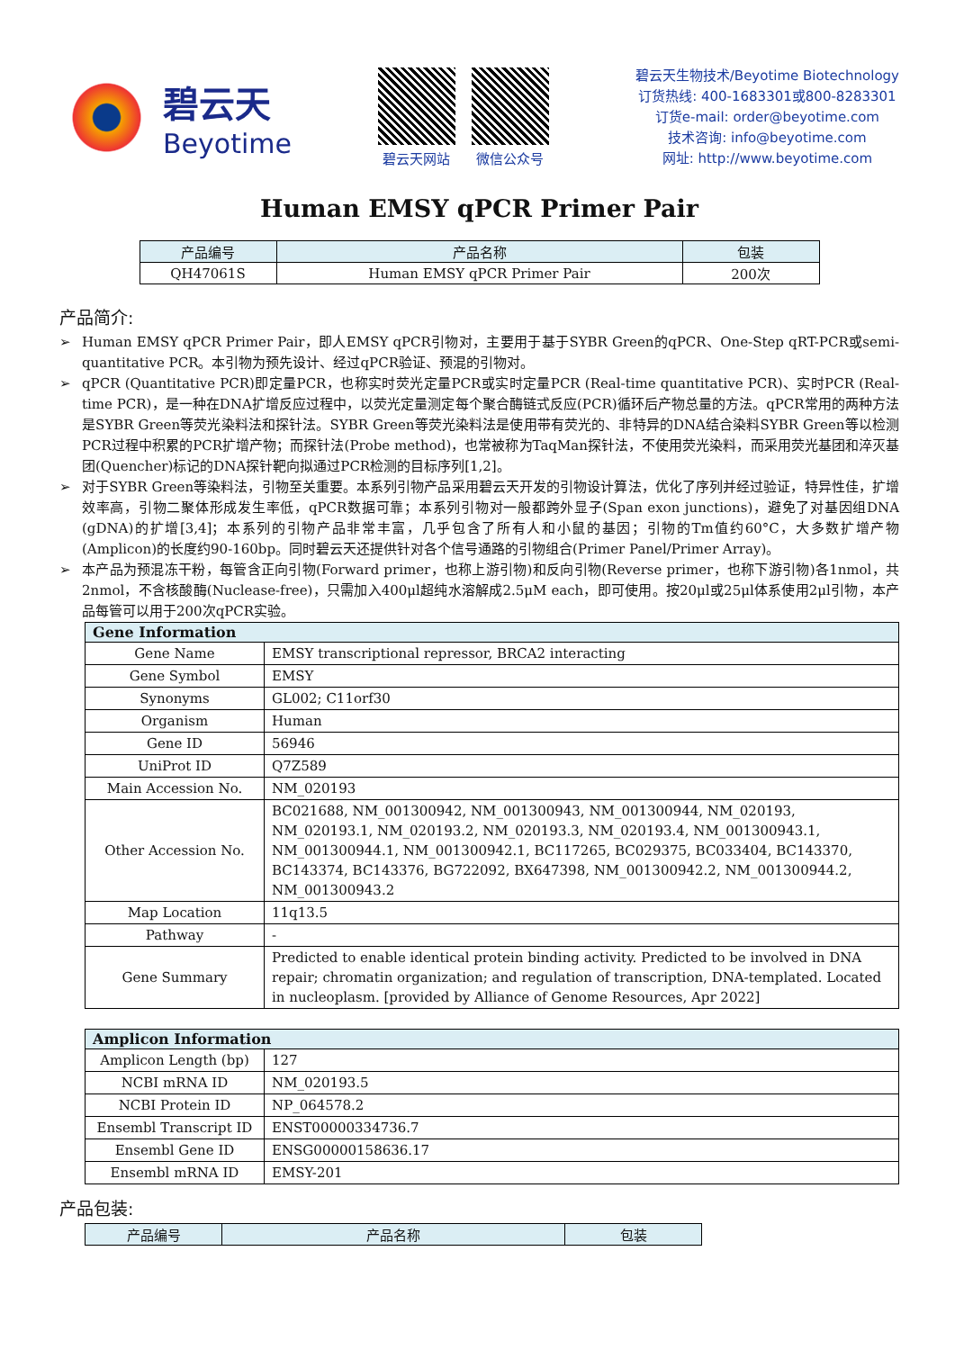碧云天
Beyotime
碧云天网站 微信公众号
碧云天生物技术/Beyotime Biotechnology
订货热线: 400-1683301或800-8283301
订货e-mail: order@beyotime.com
技术咨询: info@beyotime.com
网址: http://www.beyotime.com
Human EMSY qPCR Primer Pair
| 产品编号 | 产品名称 | 包装 |
| --- | --- | --- |
| QH47061S | Human EMSY qPCR Primer Pair | 200次 |
产品简介:
➢ Human EMSY qPCR Primer Pair，即人EMSY qPCR引物对，主要用于基于SYBR Green的qPCR、One-Step qRT-PCR或semi-quantitative PCR。本引物为预先设计、经过qPCR验证、预混的引物对。
➢ qPCR (Quantitative PCR)即定量PCR，也称实时荧光定量PCR或实时定量PCR (Real-time quantitative PCR)、实时PCR (Real-time PCR)，是一种在DNA扩增反应过程中，以荧光定量测定每个聚合酶链式反应(PCR)循环后产物总量的方法。qPCR常用的两种方法是SYBR Green等荧光染料法和探针法。SYBR Green等荧光染料法是使用带有荧光的、非特异的DNA结合染料SYBR Green等以检测PCR过程中积累的PCR扩增产物；而探针法(Probe method)，也常被称为TaqMan探针法，不使用荧光染料，而采用荧光基团和淬灭基团(Quencher)标记的DNA探针靶向拟通过PCR检测的目标序列[1,2]。
➢ 对于SYBR Green等染料法，引物至关重要。本系列引物产品采用碧云天开发的引物设计算法，优化了序列并经过验证，特异性佳，扩增效率高，引物二聚体形成发生率低，qPCR数据可靠；本系列引物对一般都跨外显子(Span exon junctions)，避免了对基因组DNA (gDNA)的扩增[3,4]；本系列的引物产品非常丰富，几乎包含了所有人和小鼠的基因；引物的Tm值约60°C，大多数扩增产物(Amplicon)的长度约90-160bp。同时碧云天还提供针对各个信号通路的引物组合(Primer Panel/Primer Array)。
➢ 本产品为预混冻干粉，每管含正向引物(Forward primer，也称上游引物)和反向引物(Reverse primer，也称下游引物)各1nmol，共2nmol，不含核酸酶(Nuclease-free)，只需加入400μl超纯水溶解成2.5μM each，即可使用。按20μl或25μl体系使用2μl引物，本产品每管可以用于200次qPCR实验。
| Gene Information | |
| --- | --- |
| Gene Name | EMSY transcriptional repressor, BRCA2 interacting |
| Gene Symbol | EMSY |
| Synonyms | GL002; C11orf30 |
| Organism | Human |
| Gene ID | 56946 |
| UniProt ID | Q7Z589 |
| Main Accession No. | NM_020193 |
| Other Accession No. | BC021688, NM_001300942, NM_001300943, NM_001300944, NM_020193, NM_020193.1, NM_020193.2, NM_020193.3, NM_020193.4, NM_001300943.1, NM_001300944.1, NM_001300942.1, BC117265, BC029375, BC033404, BC143370, BC143374, BC143376, BG722092, BX647398, NM_001300942.2, NM_001300944.2, NM_001300943.2 |
| Map Location | 11q13.5 |
| Pathway | - |
| Gene Summary | Predicted to enable identical protein binding activity. Predicted to be involved in DNA repair; chromatin organization; and regulation of transcription, DNA-templated. Located in nucleoplasm. [provided by Alliance of Genome Resources, Apr 2022] |
| Amplicon Information | |
| --- | --- |
| Amplicon Length (bp) | 127 |
| NCBI mRNA ID | NM_020193.5 |
| NCBI Protein ID | NP_064578.2 |
| Ensembl Transcript ID | ENST00000334736.7 |
| Ensembl Gene ID | ENSG00000158636.17 |
| Ensembl mRNA ID | EMSY-201 |
产品包装:
| 产品编号 | 产品名称 | 包装 |
| --- | --- | --- |